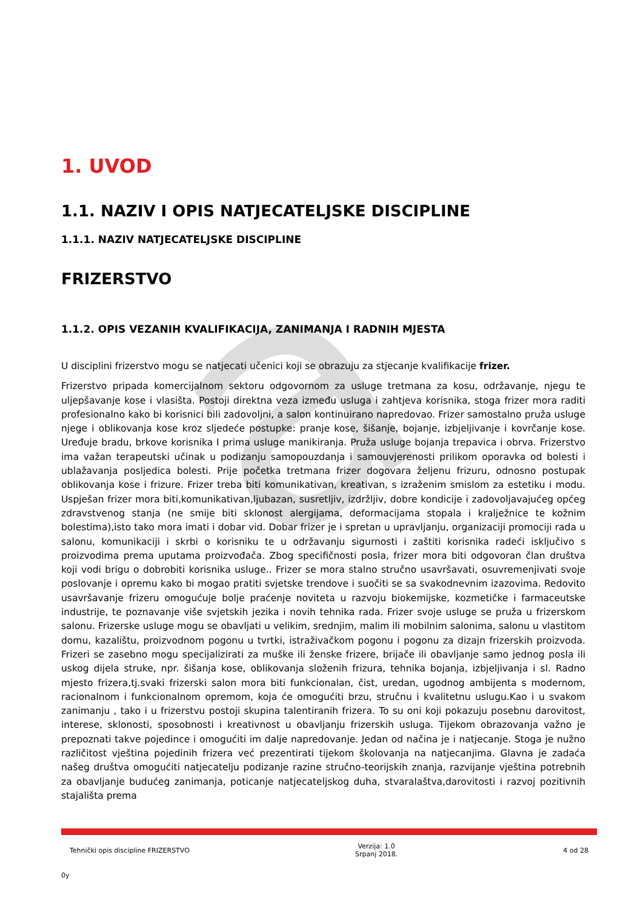a
1. UVOD
1.1. NAZIV I OPIS NATJECATELJSKE DISCIPLINE
1.1.1. NAZIV NATJECATELJSKE DISCIPLINE
FRIZERSTVO
1.1.2. OPIS VEZANIH KVALIFIKACIJA, ZANIMANJA I RADNIH MJESTA
U disciplini frizerstvo mogu se natjecati učenici koji se obrazuju za stjecanje kvalifikacije frizer.
Frizerstvo pripada komercijalnom sektoru odgovornom za usluge tretmana za kosu, održavanje, njegu te uljepšavanje kose i vlasišta. Postoji direktna veza između usluga i zahtjeva korisnika, stoga frizer mora raditi profesionalno kako bi korisnici bili zadovoljni, a salon kontinuirano napredovao. Frizer samostalno pruža usluge njege i oblikovanja kose kroz sljedeće postupke: pranje kose, šišanje, bojanje, izbjeljivanje i kovrčanje kose. Uređuje bradu, brkove korisnika I prima usluge manikiranja. Pruža usluge bojanja trepavica i obrva. Frizerstvo ima važan terapeutski učinak u podizanju samopouzdanja i samouvjerenosti prilikom oporavka od bolesti i ublažavanja posljedica bolesti. Prije početka tretmana frizer dogovara željenu frizuru, odnosno postupak oblikovanja kose i frizure. Frizer treba biti komunikativan, kreativan, s izraženim smislom za estetiku i modu. Uspješan frizer mora biti,komunikativan,ljubazan, susretljiv, izdržljiv, dobre kondicije i zadovoljavajućeg općeg zdravstvenog stanja (ne smije biti sklonost alergijama, deformacijama stopala i kralježnice te kožnim bolestima),isto tako mora imati i dobar vid. Dobar frizer je i spretan u upravljanju, organizaciji promociji rada u salonu, komunikaciji i skrbi o korisniku te u održavanju sigurnosti i zaštiti korisnika radeći isključivo s proizvodima prema uputama proizvođača. Zbog specifičnosti posla, frizer mora biti odgovoran član društva koji vodi brigu o dobrobiti korisnika usluge.. Frizer se mora stalno stručno usavršavati, osuvremenjivati svoje poslovanje i opremu kako bi mogao pratiti svjetske trendove i suočiti se sa svakodnevnim izazovima. Redovito usavršavanje frizeru omogućuje bolje praćenje noviteta u razvoju biokemijske, kozmetičke i farmaceutske industrije, te poznavanje više svjetskih jezika i novih tehnika rada. Frizer svoje usluge se pruža u frizerskom salonu. Frizerske usluge mogu se obavljati u velikim, srednjim, malim ili mobilnim salonima, salonu u vlastitom domu, kazalištu, proizvodnom pogonu u tvrtki, istraživačkom pogonu i pogonu za dizajn frizerskih proizvoda. Frizeri se zasebno mogu specijalizirati za muške ili ženske frizere, brijače ili obavljanje samo jednog posla ili uskog dijela struke, npr. šišanja kose, oblikovanja složenih frizura, tehnika bojanja, izbjeljivanja i sl. Radno mjesto frizera,tj.svaki frizerski salon mora biti funkcionalan, čist, uredan, ugodnog ambijenta s modernom, racionalnom i funkcionalnom opremom, koja će omogućiti brzu, stručnu i kvalitetnu uslugu.Kao i u svakom zanimanju , tako i u frizerstvu postoji skupina talentiranih frizera. To su oni koji pokazuju posebnu darovitost, interese, sklonosti, sposobnosti i kreativnost u obavljanju frizerskih usluga. Tijekom obrazovanja važno je prepoznati takve pojedince i omogućiti im dalje napredovanje. Jedan od načina je i natjecanje. Stoga je nužno različitost vještina pojedinih frizera već prezentirati tijekom školovanja na natjecanjima. Glavna je zadaća našeg društva omogućiti natjecatelju podizanje razine stručno-teorijskih znanja, razvijanje vještina potrebnih za obavljanje budućeg zanimanja, poticanje natjecateljskog duha, stvaralaštva,darovitosti i razvoj pozitivnih stajališta prema
Tehnički opis discipline FRIZERSTVO Verzija: 1.0
Srpanj 2018. 4 od 28
0y